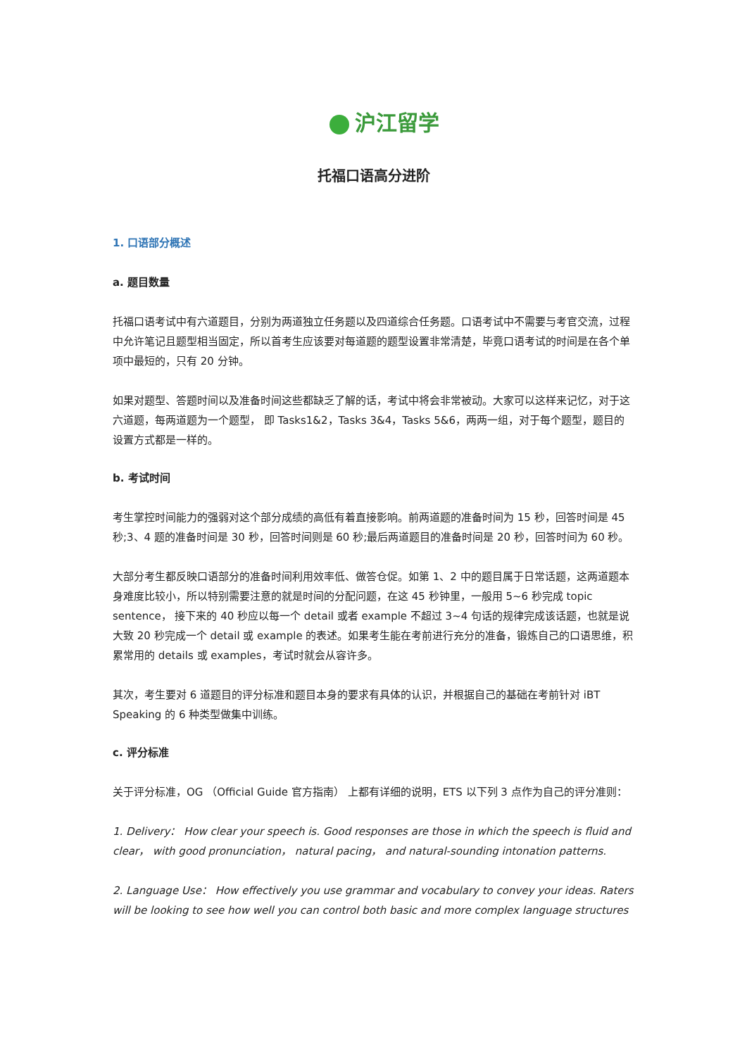沪江留学
托福口语高分进阶
1. 口语部分概述
a. 题目数量
托福口语考试中有六道题目，分别为两道独立任务题以及四道综合任务题。口语考试中不需要与考官交流，过程中允许笔记且题型相当固定，所以首考生应该要对每道题的题型设置非常清楚，毕竟口语考试的时间是在各个单项中最短的，只有 20 分钟。
如果对题型、答题时间以及准备时间这些都缺乏了解的话，考试中将会非常被动。大家可以这样来记忆，对于这六道题，每两道题为一个题型， 即 Tasks1&2，Tasks 3&4，Tasks 5&6，两两一组，对于每个题型，题目的设置方式都是一样的。
b. 考试时间
考生掌控时间能力的强弱对这个部分成绩的高低有着直接影响。前两道题的准备时间为 15 秒，回答时间是 45 秒;3、4 题的准备时间是 30 秒，回答时间则是 60 秒;最后两道题目的准备时间是 20 秒，回答时间为 60 秒。
大部分考生都反映口语部分的准备时间利用效率低、做答仓促。如第 1、2 中的题目属于日常话题，这两道题本身难度比较小，所以特别需要注意的就是时间的分配问题，在这 45 秒钟里，一般用 5~6 秒完成 topic sentence， 接下来的 40 秒应以每一个 detail 或者 example 不超过 3~4 句话的规律完成该话题，也就是说大致 20 秒完成一个 detail 或 example 的表述。如果考生能在考前进行充分的准备，锻炼自己的口语思维，积累常用的 details 或 examples，考试时就会从容许多。
其次，考生要对 6 道题目的评分标准和题目本身的要求有具体的认识，并根据自己的基础在考前针对 iBT Speaking 的 6 种类型做集中训练。
c. 评分标准
关于评分标准，OG （Official Guide 官方指南） 上都有详细的说明，ETS 以下列 3 点作为自己的评分准则：
1. Delivery： How clear your speech is. Good responses are those in which the speech is fluid and clear， with good pronunciation， natural pacing， and natural-sounding intonation patterns.
2. Language Use： How effectively you use grammar and vocabulary to convey your ideas. Raters will be looking to see how well you can control both basic and more complex language structures